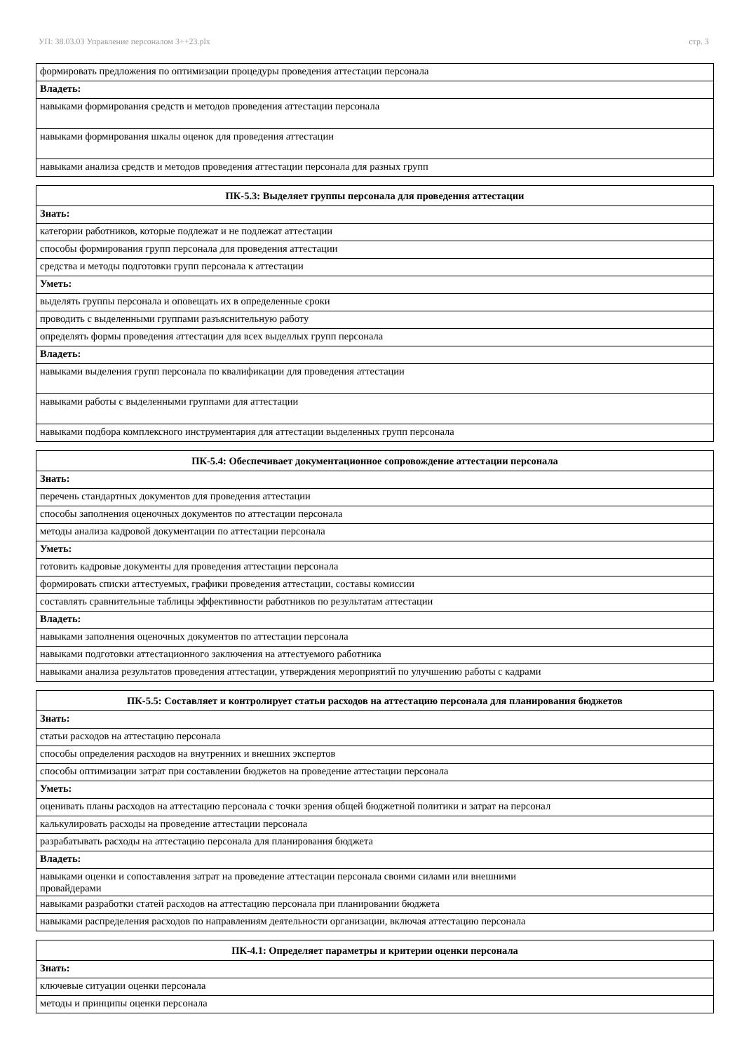УП: 38.03.03 Управление персоналом 3++23.plx стр. 3
| формировать предложения по оптимизации процедуры проведения аттестации персонала |
| Владеть: |
| навыками формирования средств и методов проведения аттестации персонала |
| навыками формирования шкалы оценок для проведения аттестации |
| навыками анализа средств и методов проведения аттестации персонала для разных групп |
| ПК-5.3: Выделяет группы персонала для проведения аттестации |
| --- |
| Знать: |
| категории работников, которые подлежат и не подлежат аттестации |
| способы формирования групп персонала для проведения аттестации |
| средства и методы подготовки групп персонала к аттестации |
| Уметь: |
| выделять группы персонала и оповещать их в определенные сроки |
| проводить с выделенными группами разъяснительную работу |
| определять формы проведения аттестации для всех выделлых групп персонала |
| Владеть: |
| навыками выделения групп персонала по квалификации для проведения аттестации |
| навыками работы с выделенными группами для аттестации |
| навыками подбора комплексного инструментария для аттестации выделенных групп персонала |
| ПК-5.4: Обеспечивает документационное сопровождение аттестации персонала |
| --- |
| Знать: |
| перечень стандартных документов для проведения аттестации |
| способы заполнения оценочных документов по аттестации персонала |
| методы анализа кадровой документации по аттестации персонала |
| Уметь: |
| готовить кадровые документы для проведения аттестации персонала |
| формировать списки аттестуемых, графики проведения аттестации, составы комиссии |
| составлять сравнительные таблицы эффективности работников по результатам аттестации |
| Владеть: |
| навыками заполнения оценочных документов по аттестации персонала |
| навыками подготовки аттестационного заключения на аттестуемого работника |
| навыками анализа результатов проведения аттестации, утверждения мероприятий по улучшению работы с кадрами |
| ПК-5.5: Составляет и контролирует статьи расходов на аттестацию персонала для планирования бюджетов |
| --- |
| Знать: |
| статьи расходов на аттестацию персонала |
| способы определения расходов на внутренних и внешних экспертов |
| способы оптимизации затрат при составлении бюджетов на проведение аттестации персонала |
| Уметь: |
| оценивать планы расходов на аттестацию персонала с точки зрения общей бюджетной политики и затрат на персонал |
| калькулировать расходы на проведение аттестации персонала |
| разрабатывать расходы на аттестацию персонала для планирования бюджета |
| Владеть: |
| навыками оценки и сопоставления затрат на проведение аттестации персонала своими силами или внешними провайдерами |
| навыками разработки статей расходов на аттестацию персонала при планировании бюджета |
| навыками распределения расходов по направлениям деятельности организации, включая аттестацию персонала |
| ПК-4.1: Определяет параметры и критерии оценки персонала |
| --- |
| Знать: |
| ключевые ситуации оценки персонала |
| методы и принципы оценки персонала |